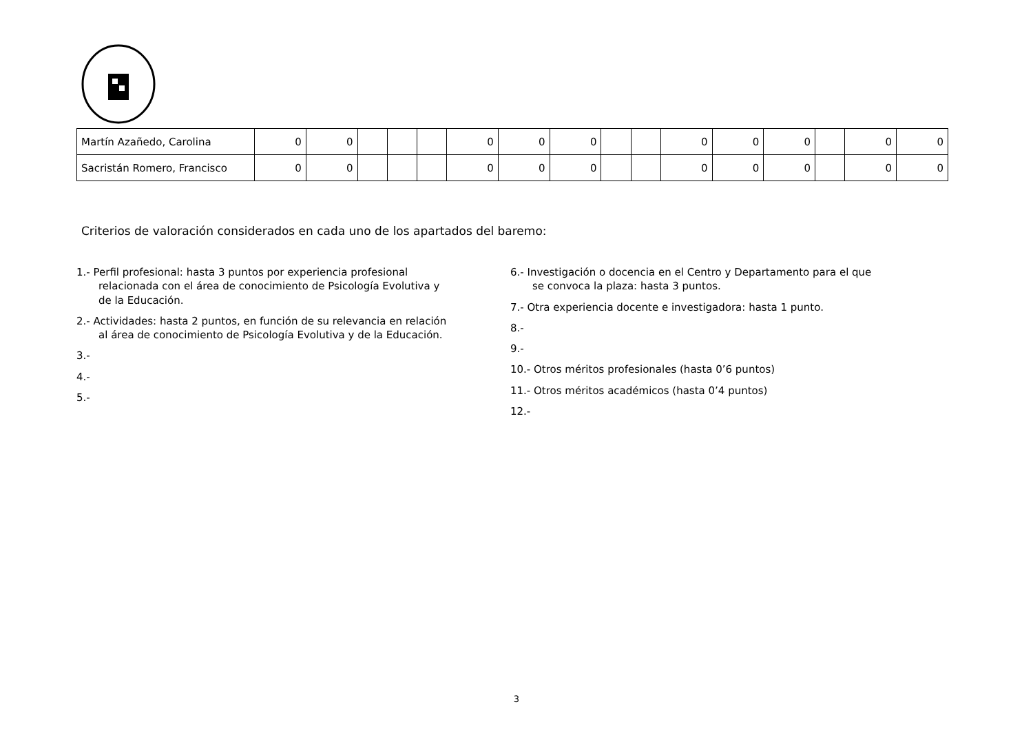| Martín Azañedo, Carolina | 0 | 0 | | | | 0 | 0 | 0 | | | 0 | 0 | 0 | | 0 | 0 |
| Sacristán Romero, Francisco | 0 | 0 | | | | 0 | 0 | 0 | | | 0 | 0 | 0 | | 0 | 0 |
Criterios de valoración considerados en cada uno de los apartados del baremo:
1.- Perfil profesional: hasta 3 puntos por experiencia profesional relacionada con el área de conocimiento de Psicología Evolutiva y de la Educación.
2.- Actividades: hasta 2 puntos, en función de su relevancia en relación al área de conocimiento de Psicología Evolutiva y de la Educación.
3.-
4.-
5.-
6.- Investigación o docencia en el Centro y Departamento para el que se convoca la plaza: hasta 3 puntos.
7.- Otra experiencia docente e investigadora: hasta 1 punto.
8.-
9.-
10.- Otros méritos profesionales (hasta 0’6 puntos)
11.- Otros méritos académicos (hasta 0’4 puntos)
12.-
3